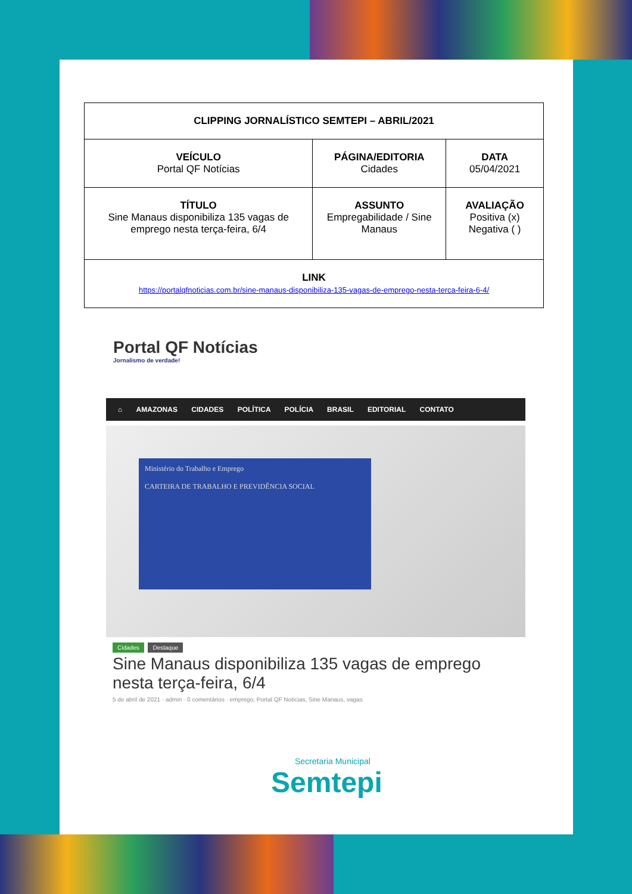| CLIPPING JORNALÍSTICO SEMTEPI – ABRIL/2021 | | |
| VEÍCULO Portal QF Notícias | PÁGINA/EDITORIA Cidades | DATA 05/04/2021 |
| TÍTULO Sine Manaus disponibiliza 135 vagas de emprego nesta terça-feira, 6/4 | ASSUNTO Empregabilidade / Sine Manaus | AVALIAÇÃO Positiva (x) Negativa ( ) |
| LINK https://portalqfnoticias.com.br/sine-manaus-disponibiliza-135-vagas-de-emprego-nesta-terca-feira-6-4/ | | |
Portal QF Notícias
Jornalismo de verdade!
⌂ AMAZONAS CIDADES POLÍTICA POLÍCIA BRASIL EDITORIAL CONTATO
Ministério do Trabalho e Emprego
CARTEIRA DE TRABALHO E PREVIDÊNCIA SOCIAL
Cidades Destaque
Sine Manaus disponibiliza 135 vagas de emprego nesta terça-feira, 6/4
5 de abril de 2021 · admin · 0 comentários · emprego, Portal QF Notícias, Sine Manaus, vagas
Secretaria Municipal
Semtepi